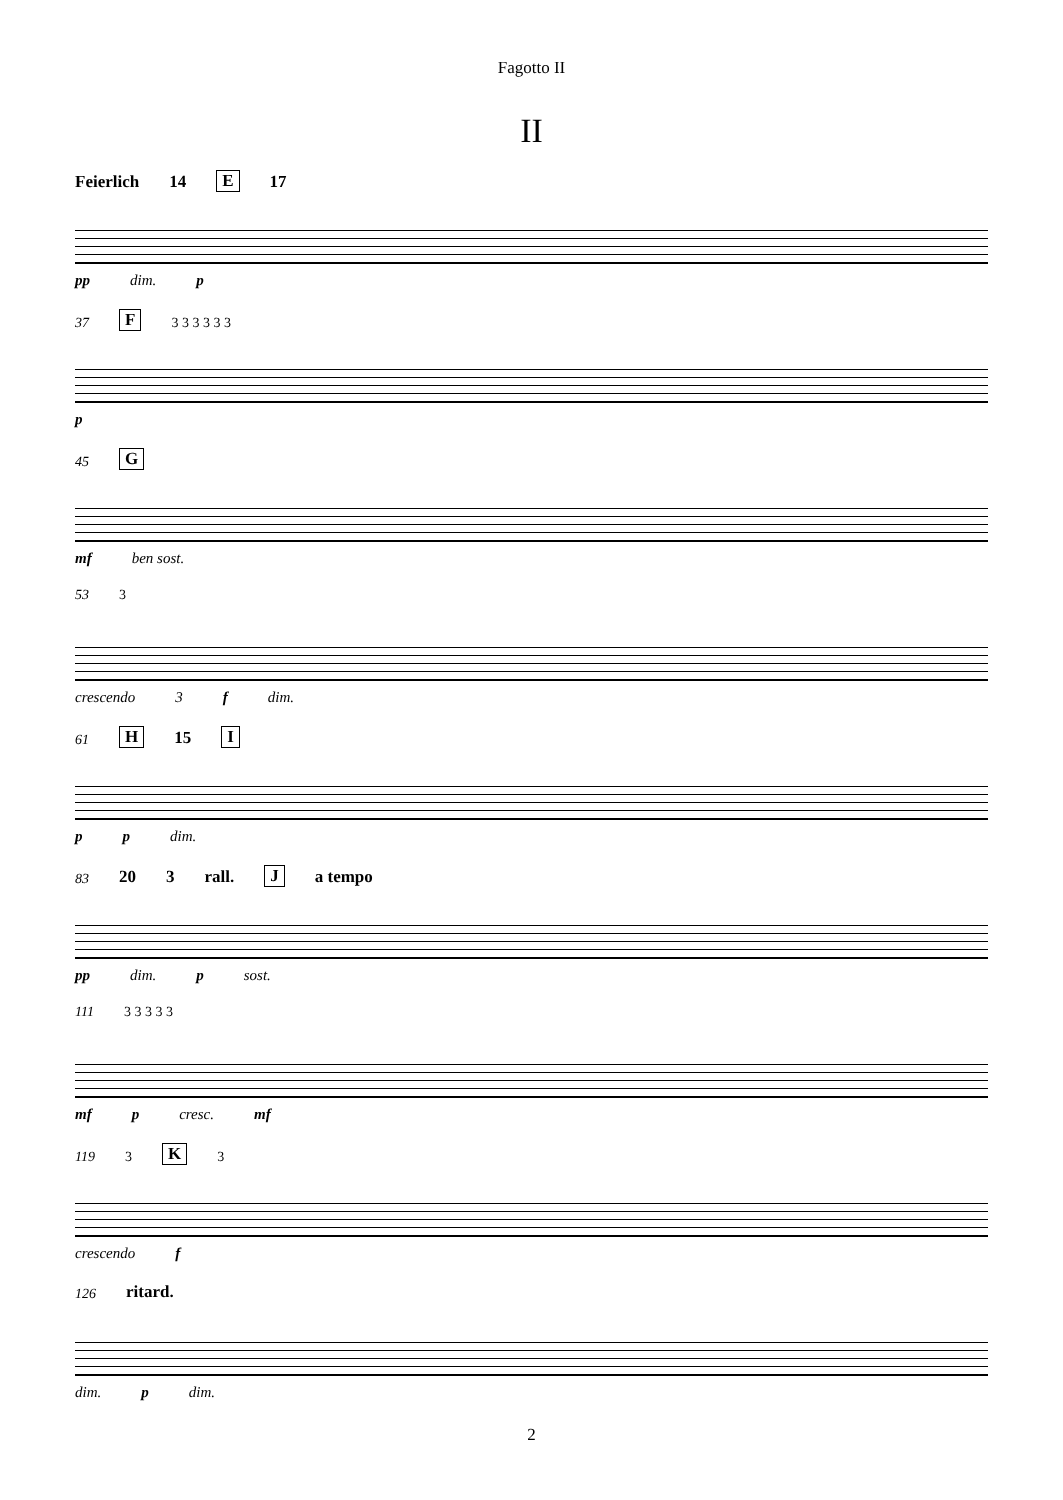Fagotto II
II
Feierlich 14 E 17
pp dim. p
37 F 3 3 3 3 3 3
p
45 G
mf ben sost.
53 3
crescendo 3 f dim.
61 H 15 I
p p dim.
83 20 3 rall. J a tempo
pp dim. p sost.
111 3 3 3 3 3
mf p cresc. mf
119 3 K 3
crescendo f
126 ritard.
dim. p dim.
2